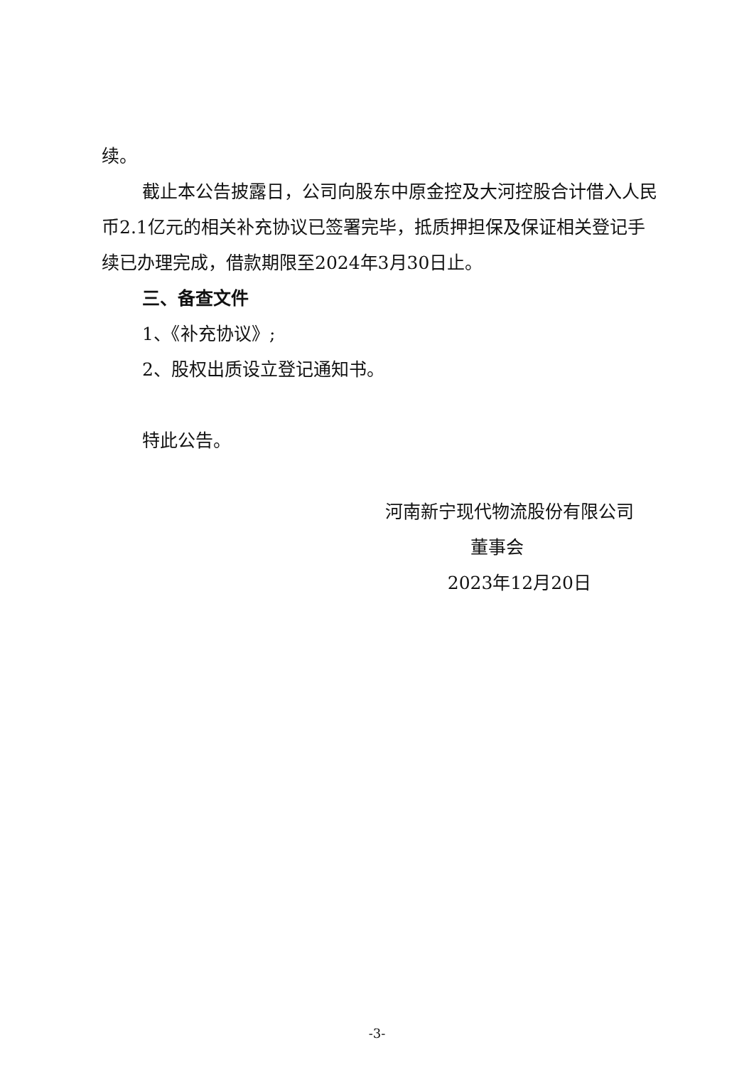续。
截止本公告披露日，公司向股东中原金控及大河控股合计借入人民币2.1亿元的相关补充协议已签署完毕，抵质押担保及保证相关登记手续已办理完成，借款期限至2024年3月30日止。
三、备查文件
1、《补充协议》;
2、股权出质设立登记通知书。
特此公告。
河南新宁现代物流股份有限公司
董事会
2023年12月20日
-3-